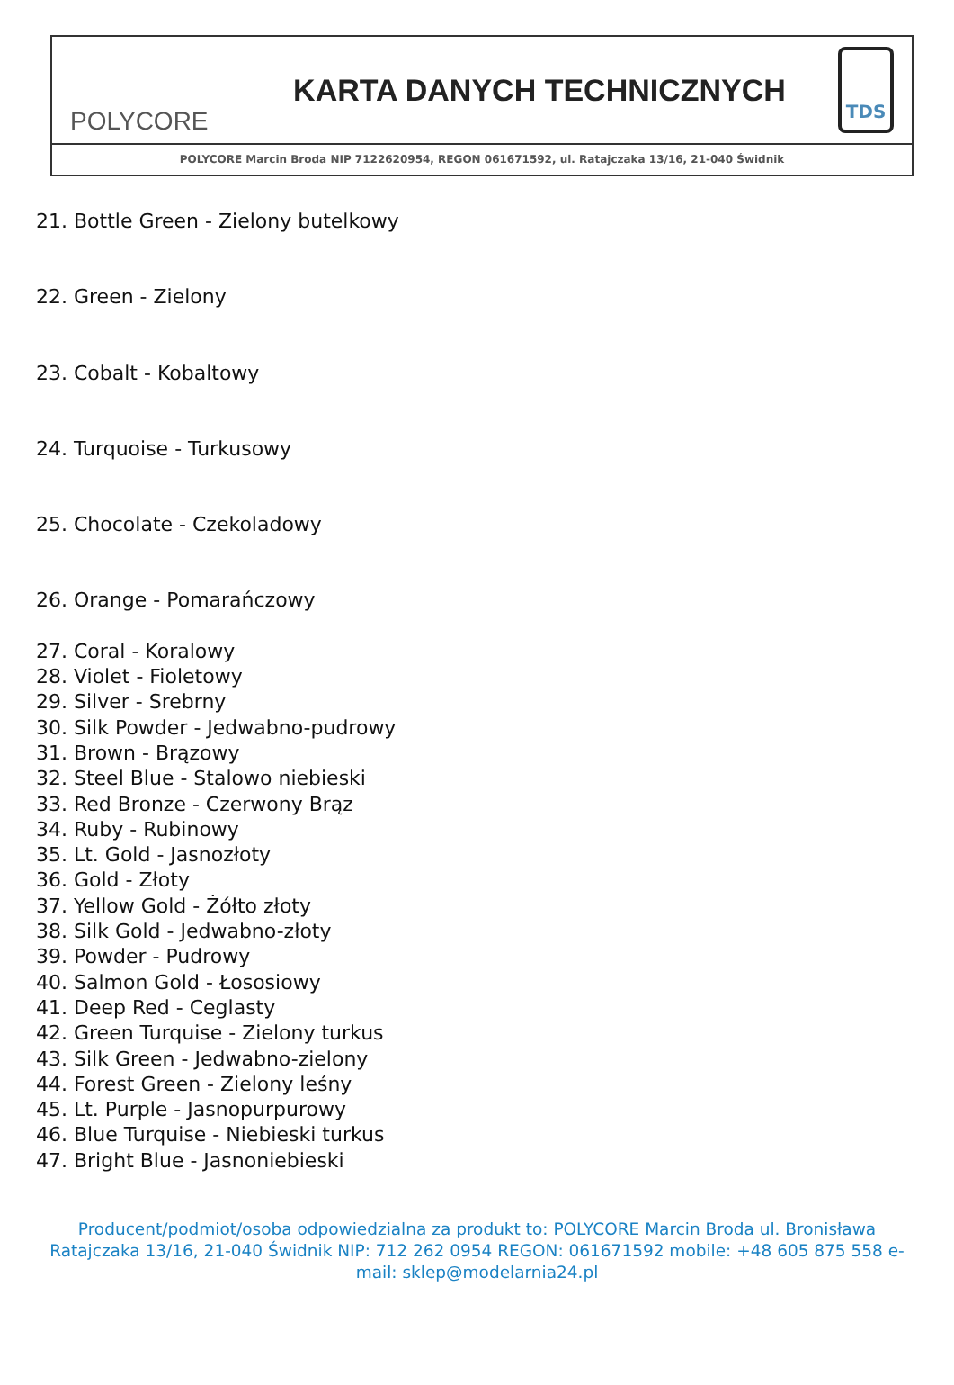POLYCORE
KARTA DANYCH TECHNICZNYCH
TDS
POLYCORE Marcin Broda NIP 7122620954, REGON 061671592, ul. Ratajczaka 13/16, 21-040 Świdnik
21. Bottle Green - Zielony butelkowy
22. Green - Zielony
23. Cobalt - Kobaltowy
24. Turquoise - Turkusowy
25. Chocolate - Czekoladowy
26. Orange - Pomarańczowy
27. Coral - Koralowy
28. Violet - Fioletowy
29. Silver - Srebrny
30. Silk Powder - Jedwabno-pudrowy
31. Brown - Brązowy
32. Steel Blue - Stalowo niebieski
33. Red Bronze - Czerwony Brąz
34. Ruby - Rubinowy
35. Lt. Gold - Jasnozłoty
36. Gold - Złoty
37. Yellow Gold - Żółto złoty
38. Silk Gold - Jedwabno-złoty
39. Powder - Pudrowy
40. Salmon Gold - Łososiowy
41. Deep Red - Ceglasty
42. Green Turquise - Zielony turkus
43. Silk Green - Jedwabno-zielony
44. Forest Green - Zielony leśny
45. Lt. Purple - Jasnopurpurowy
46. Blue Turquise - Niebieski turkus
47. Bright Blue - Jasnoniebieski
Producent/podmiot/osoba odpowiedzialna za produkt to: POLYCORE Marcin Broda ul. Bronisława Ratajczaka 13/16, 21-040 Świdnik NIP: 712 262 0954 REGON: 061671592 mobile: +48 605 875 558 e-mail: sklep@modelarnia24.pl